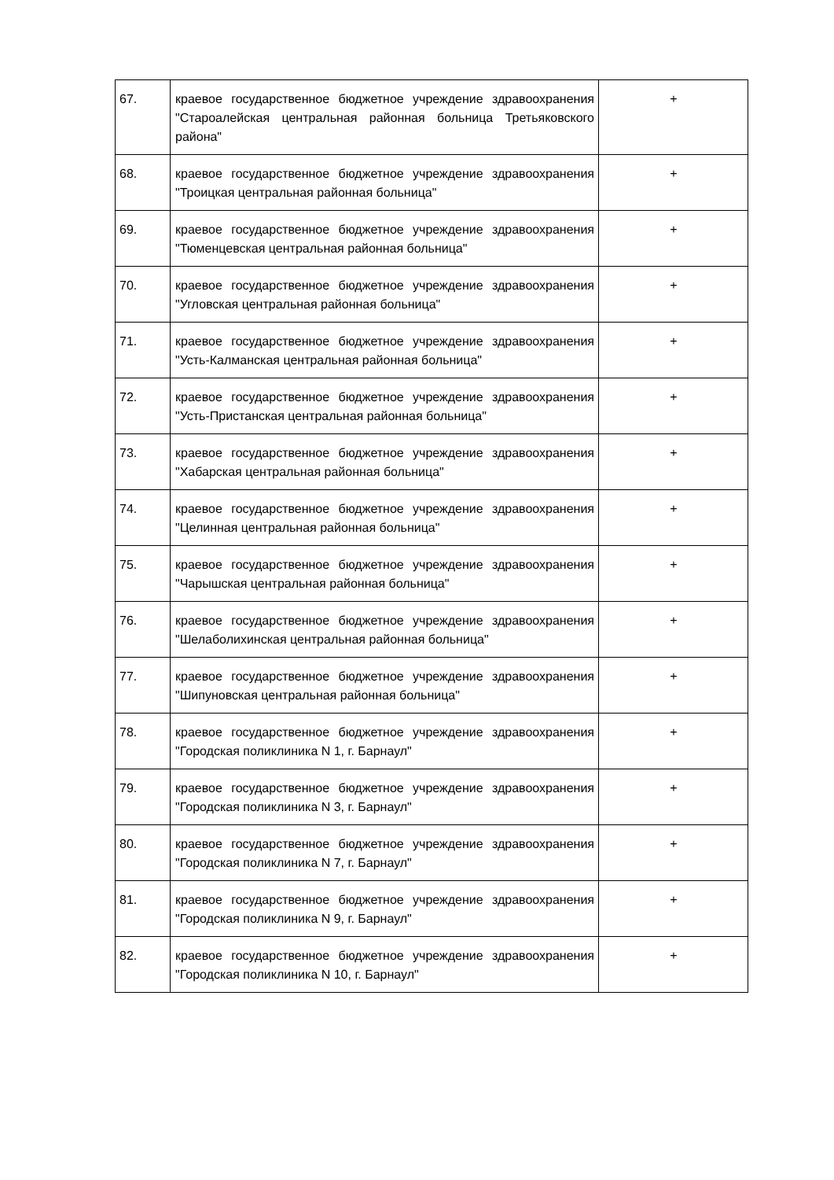| 67. | краевое государственное бюджетное учреждение здравоохранения "Староалейская центральная районная больница Третьяковского района" | + |
| 68. | краевое государственное бюджетное учреждение здравоохранения "Троицкая центральная районная больница" | + |
| 69. | краевое государственное бюджетное учреждение здравоохранения "Тюменцевская центральная районная больница" | + |
| 70. | краевое государственное бюджетное учреждение здравоохранения "Угловская центральная районная больница" | + |
| 71. | краевое государственное бюджетное учреждение здравоохранения "Усть-Калманская центральная районная больница" | + |
| 72. | краевое государственное бюджетное учреждение здравоохранения "Усть-Пристанская центральная районная больница" | + |
| 73. | краевое государственное бюджетное учреждение здравоохранения "Хабарская центральная районная больница" | + |
| 74. | краевое государственное бюджетное учреждение здравоохранения "Целинная центральная районная больница" | + |
| 75. | краевое государственное бюджетное учреждение здравоохранения "Чарышская центральная районная больница" | + |
| 76. | краевое государственное бюджетное учреждение здравоохранения "Шелаболихинская центральная районная больница" | + |
| 77. | краевое государственное бюджетное учреждение здравоохранения "Шипуновская центральная районная больница" | + |
| 78. | краевое государственное бюджетное учреждение здравоохранения "Городская поликлиника N 1, г. Барнаул" | + |
| 79. | краевое государственное бюджетное учреждение здравоохранения "Городская поликлиника N 3, г. Барнаул" | + |
| 80. | краевое государственное бюджетное учреждение здравоохранения "Городская поликлиника N 7, г. Барнаул" | + |
| 81. | краевое государственное бюджетное учреждение здравоохранения "Городская поликлиника N 9, г. Барнаул" | + |
| 82. | краевое государственное бюджетное учреждение здравоохранения "Городская поликлиника N 10, г. Барнаул" | + |